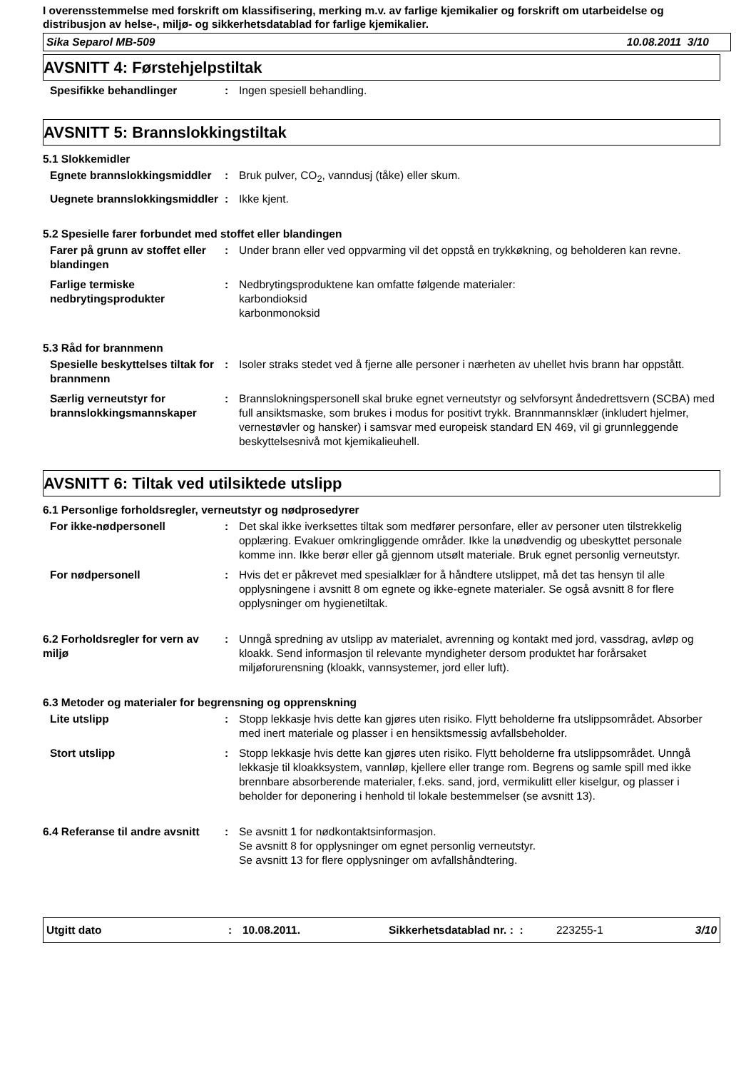I overensstemmelse med forskrift om klassifisering, merking m.v. av farlige kjemikalier og forskrift om utarbeidelse og distribusjon av helse-, miljø- og sikkerhetsdatablad for farlige kjemikalier.
Sika Separol MB-509 10.08.2011 3/10
AVSNITT 4: Førstehjelpstiltak
Spesifikke behandlinger : Ingen spesiell behandling.
AVSNITT 5: Brannslokkingstiltak
5.1 Slokkemidler
Egnete brannslokkingsmiddler
: Bruk pulver, CO<sub>2</sub>, vanndusj (tåke) eller skum.
Uegnete brannslokkingsmiddler
: Ikke kjent.
5.2 Spesielle farer forbundet med stoffet eller blandingen
Farer på grunn av stoffet eller blandingen
: Under brann eller ved oppvarming vil det oppstå en trykkøkning, og beholderen kan revne.
Farlige termiske nedbrytingsprodukter
: Nedbrytingsproduktene kan omfatte følgende materialer:
karbondioksid
karbonmonoksid
5.3 Råd for brannmenn
Spesielle beskyttelses tiltak for brannmenn
: Isoler straks stedet ved å fjerne alle personer i nærheten av uhellet hvis brann har oppstått.
Særlig verneutstyr for brannslokkingsmannskaper
: Brannslokningspersonell skal bruke egnet verneutstyr og selvforsynt åndedrettsvern (SCBA) med full ansiktsmaske, som brukes i modus for positivt trykk. Brannmannsklær (inkludert hjelmer, vernestøvler og hansker) i samsvar med europeisk standard EN 469, vil gi grunnleggende beskyttelsesnivå mot kjemikalieuhell.
AVSNITT 6: Tiltak ved utilsiktede utslipp
6.1 Personlige forholdsregler, verneutstyr og nødprosedyrer
For ikke-nødpersonell : Det skal ikke iverksettes tiltak som medfører personfare, eller av personer uten tilstrekkelig opplæring. Evakuer omkringliggende områder. Ikke la unødvendig og ubeskyttet personale komme inn. Ikke berør eller gå gjennom utsølt materiale. Bruk egnet personlig verneutstyr.
For nødpersonell : Hvis det er påkrevet med spesialklær for å håndtere utslippet, må det tas hensyn til alle opplysningene i avsnitt 8 om egnete og ikke-egnete materialer. Se også avsnitt 8 for flere opplysninger om hygienetiltak.
6.2 Forholdsregler for vern av miljø
: Unngå spredning av utslipp av materialet, avrenning og kontakt med jord, vassdrag, avløp og kloakk. Send informasjon til relevante myndigheter dersom produktet har forårsaket miljøforurensning (kloakk, vannsystemer, jord eller luft).
6.3 Metoder og materialer for begrensning og opprenskning
Lite utslipp : Stopp lekkasje hvis dette kan gjøres uten risiko. Flytt beholderne fra utslippsområdet. Absorber med inert materiale og plasser i en hensiktsmessig avfallsbeholder.
Stort utslipp : Stopp lekkasje hvis dette kan gjøres uten risiko. Flytt beholderne fra utslippsområdet. Unngå lekkasje til kloakksystem, vannløp, kjellere eller trange rom. Begrens og samle spill med ikke brennbare absorberende materialer, f.eks. sand, jord, vermikulitt eller kiselgur, og plasser i beholder for deponering i henhold til lokale bestemmelser (se avsnitt 13).
6.4 Referanse til andre avsnitt
: Se avsnitt 1 for nødkontaktsinformasjon.
Se avsnitt 8 for opplysninger om egnet personlig verneutstyr.
Se avsnitt 13 for flere opplysninger om avfallshåndtering.
Utgitt dato: 10.08.2011. Sikkerhetsdatablad nr. : : 223255-1 3/10